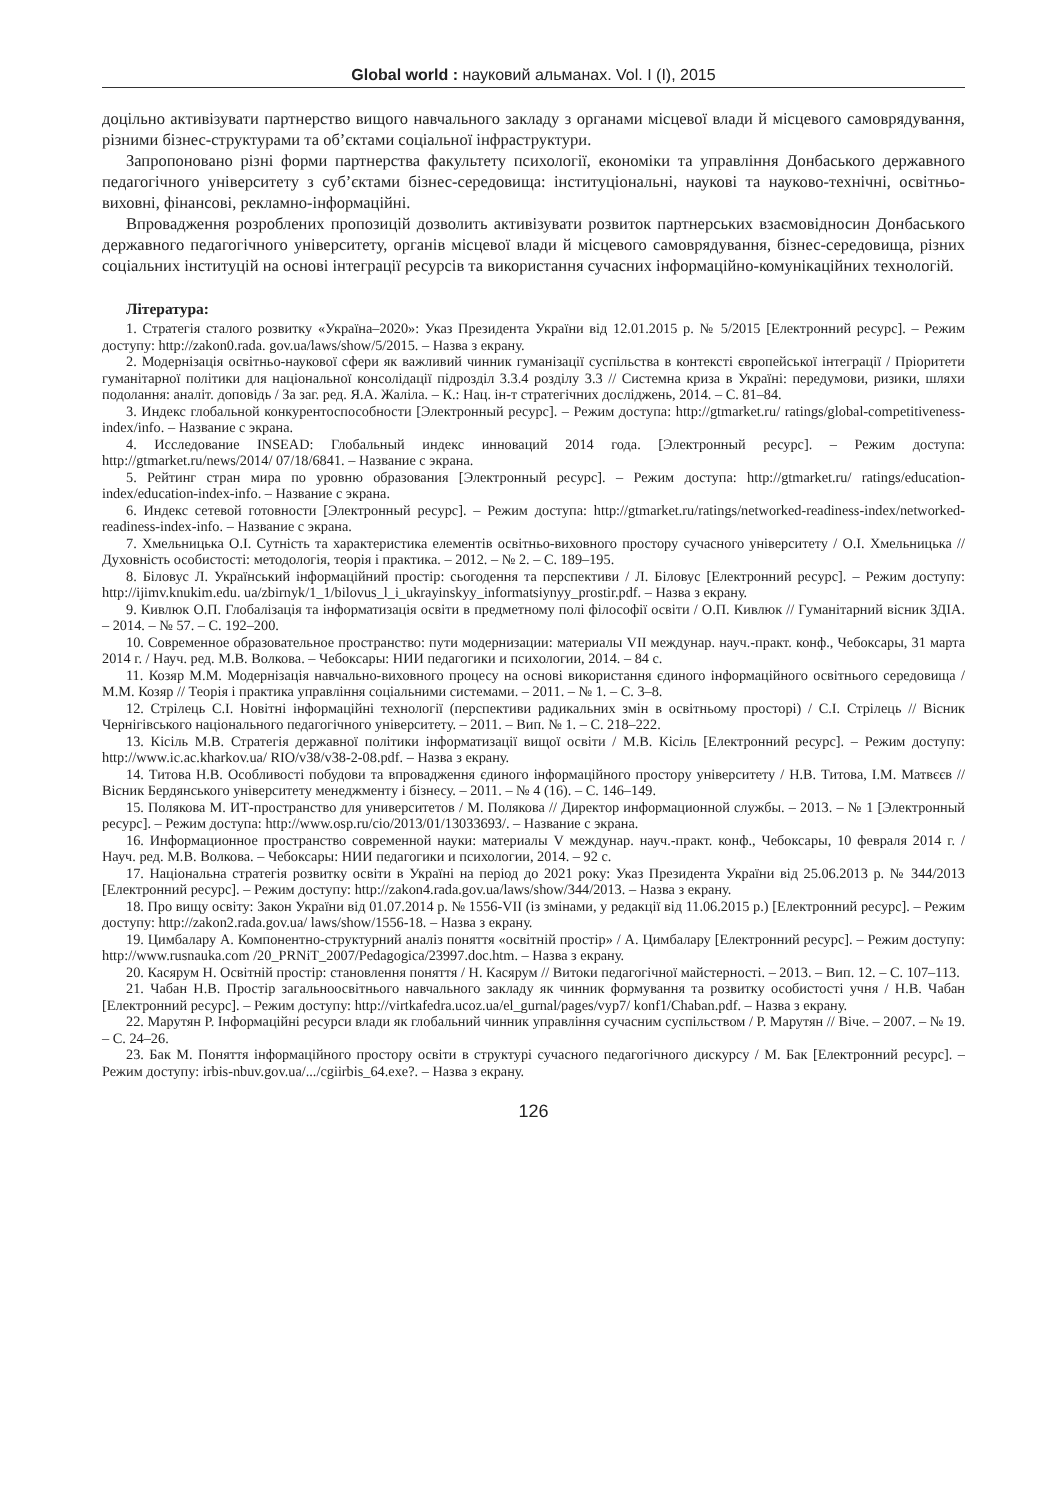Global world : науковий альманах. Vol. I (I), 2015
доцільно активізувати партнерство вищого навчального закладу з органами місцевої влади й місцевого самоврядування, різними бізнес-структурами та об’єктами соціальної інфраструктури.
Запропоновано різні форми партнерства факультету психології, економіки та управління Донбаського державного педагогічного університету з суб’єктами бізнес-середовища: інституціональні, наукові та науково-технічні, освітньо-виховні, фінансові, рекламно-інформаційні.
Впровадження розроблених пропозицій дозволить активізувати розвиток партнерських взаємовідносин Донбаського державного педагогічного університету, органів місцевої влади й місцевого самоврядування, бізнес-середовища, різних соціальних інституцій на основі інтеграції ресурсів та використання сучасних інформаційно-комунікаційних технологій.
Література:
1. Стратегія сталого розвитку «Україна–2020»: Указ Президента України від 12.01.2015 р. № 5/2015 [Електронний ресурс]. – Режим доступу: http://zakon0.rada. gov.ua/laws/show/5/2015. – Назва з екрану.
2. Модернізація освітньо-наукової сфери як важливий чинник гуманізації суспільства в контексті європейської інтеграції / Пріоритети гуманітарної політики для національної консолідації підрозділ 3.3.4 розділу 3.3 // Системна криза в Україні: передумови, ризики, шляхи подолання: аналіт. доповідь / За заг. ред. Я.А. Жаліла. – К.: Нац. ін-т стратегічних досліджень, 2014. – С. 81–84.
3. Индекс глобальной конкурентоспособности [Электронный ресурс]. – Режим доступа: http://gtmarket.ru/ ratings/global-competitiveness-index/info. – Название с экрана.
4. Исследование INSEAD: Глобальный индекс инноваций 2014 года. [Электронный ресурс]. – Режим доступа: http://gtmarket.ru/news/2014/ 07/18/6841. – Название с экрана.
5. Рейтинг стран мира по уровню образования [Электронный ресурс]. – Режим доступа: http://gtmarket.ru/ ratings/education-index/education-index-info. – Название с экрана.
6. Индекс сетевой готовности [Электронный ресурс]. – Режим доступа: http://gtmarket.ru/ratings/networked-readiness-index/networked-readiness-index-info. – Название с экрана.
7. Хмельницька О.І. Сутність та характеристика елементів освітньо-виховного простору сучасного університету / О.І. Хмельницька // Духовність особистості: методологія, теорія і практика. – 2012. – № 2. – С. 189–195.
8. Біловус Л. Український інформаційний простір: сьогодення та перспективи / Л. Біловус [Електронний ресурс]. – Режим доступу: http://ijimv.knukim.edu. ua/zbirnyk/1_1/bilovus_l_i_ukrayinskyy_informatsiynyy_prostir.pdf. – Назва з екрану.
9. Кивлюк О.П. Глобалізація та інформатизація освіти в предметному полі філософії освіти / О.П. Кивлюк // Гуманітарний вісник ЗДІА. – 2014. – № 57. – С. 192–200.
10. Современное образовательное пространство: пути модернизации: материалы VII междунар. науч.-практ. конф., Чебоксары, 31 марта 2014 г. / Науч. ред. М.В. Волкова. – Чебоксары: НИИ педагогики и психологии, 2014. – 84 с.
11. Козяр М.М. Модернізація навчально-виховного процесу на основі використання єдиного інформаційного освітнього середовища / М.М. Козяр // Теорія і практика управління соціальними системами. – 2011. – № 1. – С. 3–8.
12. Стрілець С.І. Новітні інформаційні технології (перспективи радикальних змін в освітньому просторі) / С.І. Стрілець // Вісник Чернігівського національного педагогічного університету. – 2011. – Вип. № 1. – С. 218–222.
13. Кісіль М.В. Стратегія державної політики інформатизації вищої освіти / М.В. Кісіль [Електронний ресурс]. – Режим доступу: http://www.ic.ac.kharkov.ua/ RIO/v38/v38-2-08.pdf. – Назва з екрану.
14. Титова Н.В. Особливості побудови та впровадження єдиного інформаційного простору університету / Н.В. Титова, І.М. Матвєєв // Вісник Бердянського університету менеджменту і бізнесу. – 2011. – № 4 (16). – С. 146–149.
15. Полякова М. ИТ-пространство для университетов / М. Полякова // Директор информационной службы. – 2013. – № 1 [Электронный ресурс]. – Режим доступа: http://www.osp.ru/cio/2013/01/13033693/. – Название с экрана.
16. Информационное пространство современной науки: материалы V междунар. науч.-практ. конф., Чебоксары, 10 февраля 2014 г. / Науч. ред. М.В. Волкова. – Чебоксары: НИИ педагогики и психологии, 2014. – 92 с.
17. Національна стратегія розвитку освіти в Україні на період до 2021 року: Указ Президента України від 25.06.2013 р. № 344/2013 [Електронний ресурс]. – Режим доступу: http://zakon4.rada.gov.ua/laws/show/344/2013. – Назва з екрану.
18. Про вищу освіту: Закон України від 01.07.2014 р. № 1556-VII (із змінами, у редакції від 11.06.2015 р.) [Електронний ресурс]. – Режим доступу: http://zakon2.rada.gov.ua/ laws/show/1556-18. – Назва з екрану.
19. Цимбалару А. Компонентно-структурний аналіз поняття «освітній простір» / А. Цимбалару [Електронний ресурс]. – Режим доступу: http://www.rusnauka.com /20_PRNiT_2007/Pedagogica/23997.doc.htm. – Назва з екрану.
20. Касярум Н. Освітній простір: становлення поняття / Н. Касярум // Витоки педагогічної майстерності. – 2013. – Вип. 12. – С. 107–113.
21. Чабан Н.В. Простір загальноосвітнього навчального закладу як чинник формування та розвитку особистості учня / Н.В. Чабан [Електронний ресурс]. – Режим доступу: http://virtkafedra.ucoz.ua/el_gurnal/pages/vyp7/ konf1/Chaban.pdf. – Назва з екрану.
22. Марутян Р. Інформаційні ресурси влади як глобальний чинник управління сучасним суспільством / Р. Марутян // Віче. – 2007. – № 19. – С. 24–26.
23. Бак М. Поняття інформаційного простору освіти в структурі сучасного педагогічного дискурсу / М. Бак [Електронний ресурс]. – Режим доступу: irbis-nbuv.gov.ua/.../cgiirbis_64.exe?. – Назва з екрану.
126